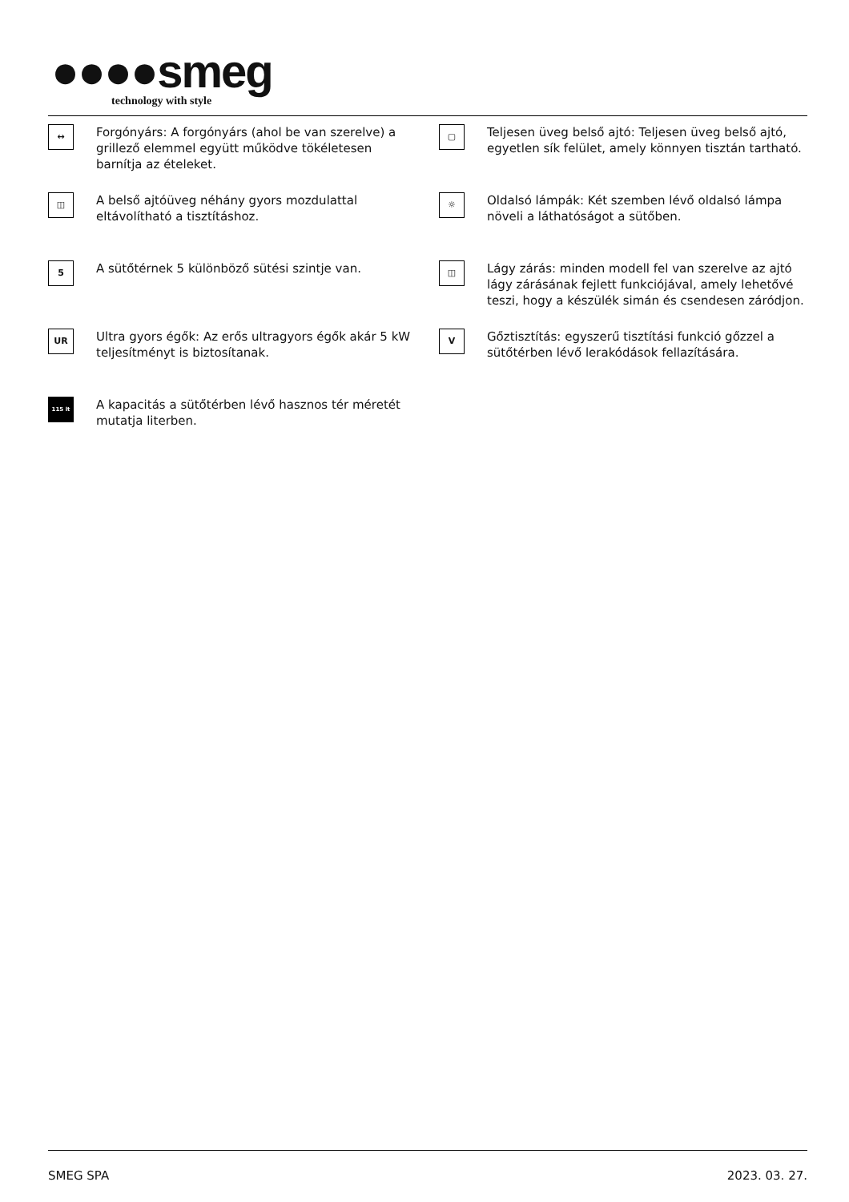●●●●smeg
technology with style
↔
Forgónyárs: A forgónyárs (ahol be van szerelve) a grillező elemmel együtt működve tökéletesen barnítja az ételeket.
▢
Teljesen üveg belső ajtó: Teljesen üveg belső ajtó, egyetlen sík felület, amely könnyen tisztán tartható.
◫
A belső ajtóüveg néhány gyors mozdulattal eltávolítható a tisztításhoz.
☼
Oldalsó lámpák: Két szemben lévő oldalsó lámpa növeli a láthatóságot a sütőben.
5
A sütőtérnek 5 különböző sütési szintje van.
◫
Lágy zárás: minden modell fel van szerelve az ajtó lágy zárásának fejlett funkciójával, amely lehetővé teszi, hogy a készülék simán és csendesen záródjon.
UR
Ultra gyors égők: Az erős ultragyors égők akár 5 kW teljesítményt is biztosítanak.
V
Gőztisztítás: egyszerű tisztítási funkció gőzzel a sütőtérben lévő lerakódások fellazítására.
115 lt
A kapacitás a sütőtérben lévő hasznos tér méretét mutatja literben.
SMEG SPA 2023. 03. 27.